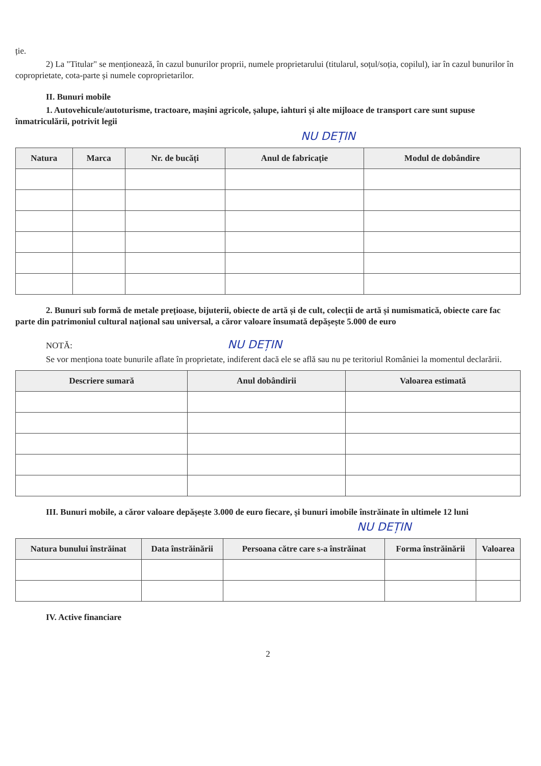ție.
2) La "Titular" se menționează, în cazul bunurilor proprii, numele proprietarului (titularul, soțul/soția, copilul), iar în cazul bunurilor în coproprietate, cota-parte și numele coproprietarilor.
II. Bunuri mobile
1. Autovehicule/autoturisme, tractoare, mașini agricole, șalupe, iahturi și alte mijloace de transport care sunt supuse înmatriculării, potrivit legii
NU DEȚIN
| Natura | Marca | Nr. de bucăți | Anul de fabricație | Modul de dobândire |
| --- | --- | --- | --- | --- |
2. Bunuri sub formă de metale prețioase, bijuterii, obiecte de artă și de cult, colecții de artă și numismatică, obiecte care fac parte din patrimoniul cultural național sau universal, a căror valoare însumată depășește 5.000 de euro
NOTĂ: NU DEȚIN
Se vor menționa toate bunurile aflate în proprietate, indiferent dacă ele se află sau nu pe teritoriul României la momentul declarării.
| Descriere sumară | Anul dobândirii | Valoarea estimată |
| --- | --- | --- |
III. Bunuri mobile, a căror valoare depășește 3.000 de euro fiecare, și bunuri imobile înstrăinate în ultimele 12 luni
NU DEȚIN
| Natura bunului înstrăinat | Data înstrăinării | Persoana către care s-a înstrăinat | Forma înstrăinării | Valoarea |
| --- | --- | --- | --- | --- |
IV. Active financiare
2